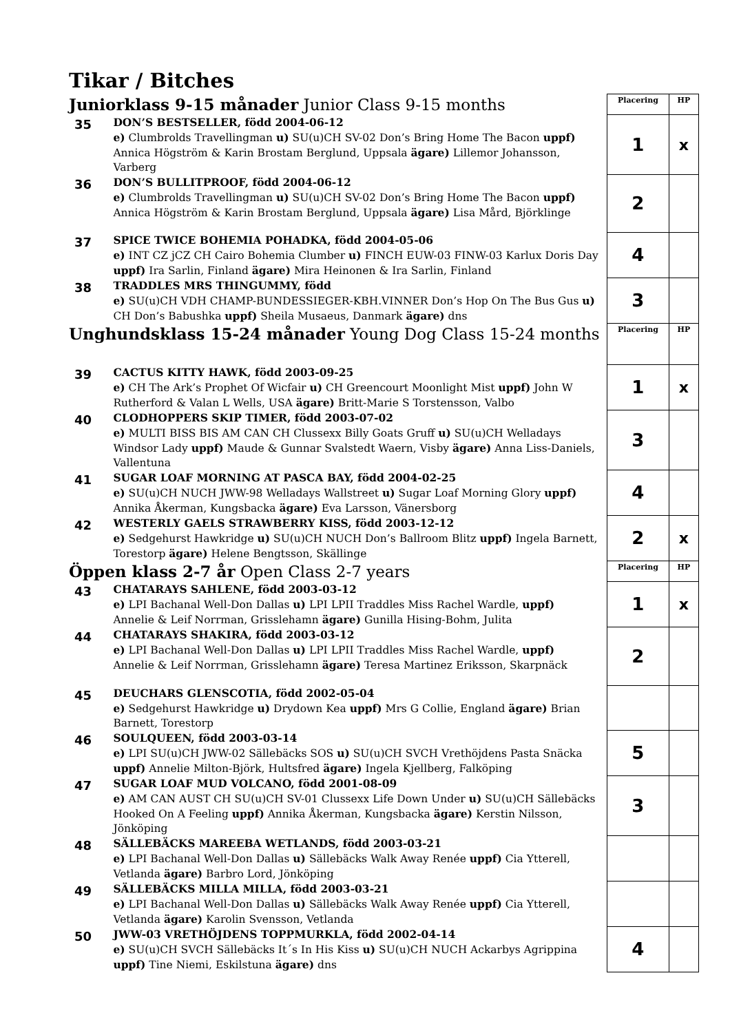Tikar / Bitches
| Juniorklass 9-15 månader Junior Class 9-15 months | | Placering | HP |
| 35 | DON’S BESTSELLER, född 2004-06-12 e) Clumbrolds Travellingman u) SU(u)CH SV-02 Don’s Bring Home The Bacon uppf) Annica Högström & Karin Brostam Berglund, Uppsala ägare) Lillemor Johansson, Varberg | 1 | x |
| 36 | DON’S BULLITPROOF, född 2004-06-12 e) Clumbrolds Travellingman u) SU(u)CH SV-02 Don’s Bring Home The Bacon uppf) Annica Högström & Karin Brostam Berglund, Uppsala ägare) Lisa Mård, Björklinge | 2 | |
| 37 | SPICE TWICE BOHEMIA POHADKA, född 2004-05-06 e) INT CZ jCZ CH Cairo Bohemia Clumber u) FINCH EUW-03 FINW-03 Karlux Doris Day uppf) Ira Sarlin, Finland ägare) Mira Heinonen & Ira Sarlin, Finland | 4 | |
| 38 | TRADDLES MRS THINGUMMY, född e) SU(u)CH VDH CHAMP-BUNDESSIEGER-KBH.VINNER Don’s Hop On The Bus Gus u) CH Don’s Babushka uppf) Sheila Musaeus, Danmark ägare) dns | 3 | |
| Unghundsklass 15-24 månader Young Dog Class 15-24 months | | Placering | HP |
| 39 | CACTUS KITTY HAWK, född 2003-09-25 e) CH The Ark’s Prophet Of Wicfair u) CH Greencourt Moonlight Mist uppf) John W Rutherford & Valan L Wells, USA ägare) Britt-Marie S Torstensson, Valbo | 1 | x |
| 40 | CLODHOPPERS SKIP TIMER, född 2003-07-02 e) MULTI BISS BIS AM CAN CH Clussexx Billy Goats Gruff u) SU(u)CH Welladays Windsor Lady uppf) Maude & Gunnar Svalstedt Waern, Visby ägare) Anna Liss-Daniels, Vallentuna | 3 | |
| 41 | SUGAR LOAF MORNING AT PASCA BAY, född 2004-02-25 e) SU(u)CH NUCH JWW-98 Welladays Wallstreet u) Sugar Loaf Morning Glory uppf) Annika Åkerman, Kungsbacka ägare) Eva Larsson, Vänersborg | 4 | |
| 42 | WESTERLY GAELS STRAWBERRY KISS, född 2003-12-12 e) Sedgehurst Hawkridge u) SU(u)CH NUCH Don’s Ballroom Blitz uppf) Ingela Barnett, Torestorp ägare) Helene Bengtsson, Skällinge | 2 | x |
| Öppen klass 2-7 år Open Class 2-7 years | | Placering | HP |
| 43 | CHATARAYS SAHLENE, född 2003-03-12 e) LPI Bachanal Well-Don Dallas u) LPI LPII Traddles Miss Rachel Wardle, uppf) Annelie & Leif Norrman, Grisslehamn ägare) Gunilla Hising-Bohm, Julita | 1 | x |
| 44 | CHATARAYS SHAKIRA, född 2003-03-12 e) LPI Bachanal Well-Don Dallas u) LPI LPII Traddles Miss Rachel Wardle, uppf) Annelie & Leif Norrman, Grisslehamn ägare) Teresa Martinez Eriksson, Skarpnäck | 2 | |
| 45 | DEUCHARS GLENSCOTIA, född 2002-05-04 e) Sedgehurst Hawkridge u) Drydown Kea uppf) Mrs G Collie, England ägare) Brian Barnett, Torestorp | | |
| 46 | SOULQUEEN, född 2003-03-14 e) LPI SU(u)CH JWW-02 Sällebäcks SOS u) SU(u)CH SVCH Vrethöjdens Pasta Snäcka uppf) Annelie Milton-Björk, Hultsfred ägare) Ingela Kjellberg, Falköping | 5 | |
| 47 | SUGAR LOAF MUD VOLCANO, född 2001-08-09 e) AM CAN AUST CH SU(u)CH SV-01 Clussexx Life Down Under u) SU(u)CH Sällebäcks Hooked On A Feeling uppf) Annika Åkerman, Kungsbacka ägare) Kerstin Nilsson, Jönköping | 3 | |
| 48 | SÄLLEBÄCKS MAREEBA WETLANDS, född 2003-03-21 e) LPI Bachanal Well-Don Dallas u) Sällebäcks Walk Away Renée uppf) Cia Ytterell, Vetlanda ägare) Barbro Lord, Jönköping | | |
| 49 | SÄLLEBÄCKS MILLA MILLA, född 2003-03-21 e) LPI Bachanal Well-Don Dallas u) Sällebäcks Walk Away Renée uppf) Cia Ytterell, Vetlanda ägare) Karolin Svensson, Vetlanda | | |
| 50 | JWW-03 VRETHÖJDENS TOPPMURKLA, född 2002-04-14 e) SU(u)CH SVCH Sällebäcks It´s In His Kiss u) SU(u)CH NUCH Ackarbys Agrippina uppf) Tine Niemi, Eskilstuna ägare) dns | 4 | |